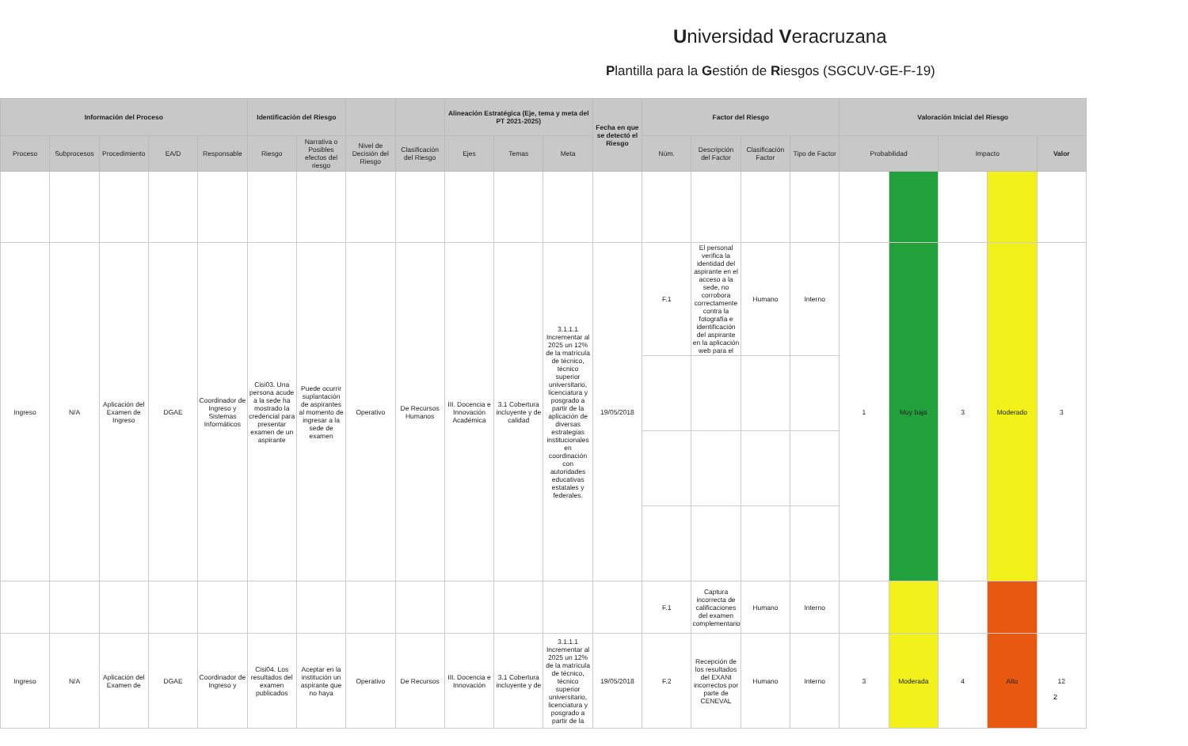Universidad Veracruzana
Plantilla para la Gestión de Riesgos (SGCUV-GE-F-19)
| Información del Proceso | | | | | Identificación del Riesgo | | | | Alineación Estratégica (Eje, tema y meta del PT 2021-2025) | | | Fecha en que se detectó el Riesgo | Factor del Riesgo | | | | Valoración Inicial del Riesgo | | | | |
| --- | --- | --- | --- | --- | --- | --- | --- | --- | --- | --- | --- | --- | --- | --- | --- | --- | --- | --- | --- | --- | --- |
| Proceso | Subprocesos | Procedimiento | EA/D | Responsable | Riesgo | Narrativa o Posibles efectos del riesgo | Nivel de Decisión del Riesgo | Clasificación del Riesgo | Ejes | Temas | Meta | | Núm. | Descripción del Factor | Clasificación Factor | Tipo de Factor | Probabilidad | | Impacto | | Valor |
| Ingreso | N/A | Aplicación del Examen de Ingreso | DGAE | Coordinador de Ingreso y Sistemas Informáticos | Cisi03. Una persona acude a la sede ha mostrado la credencial para presentar examen de un aspirante | Puede ocurrir suplantación de aspirantes al momento de ingresar a la sede de examen | Operativo | De Recursos Humanos | III. Docencia e Innovación Académica | 3.1 Cobertura incluyente y de calidad | 3.1.1.1 Incrementar al 2025 un 12% de la matrícula de técnico, técnico superior universitario, licenciatura y posgrado a partir de la aplicación de diversas estrategias institucionales en coordinación con autoridades educativas estatales y federales. | 19/05/2018 | F.1 | El personal verifica la identidad del aspirante en el acceso a la sede, no corrobora correctamente contra la fotografía e identificación del aspirante en la aplicación web para el | Humano | Interno | 1 | Muy baja | 3 | Moderado | 3 |
| | | | | | | | | | | | | | F.1 | Captura incorrecta de calificaciones del examen complementario | Humano | Interno | | | | | |
| Ingreso | N/A | Aplicación del Examen de | DGAE | Coordinador de Ingreso y | Cisi04. Los resultados del examen publicados | Aceptar en la institución un aspirante que no haya | Operativo | De Recursos | III. Docencia e Innovación | 3.1 Cobertura incluyente y de | 3.1.1.1 Incrementar al 2025 un 12% de la matrícula de técnico, técnico superior universitario, licenciatura y posgrado a partir de la | 19/05/2018 | F.2 | Recepción de los resultados del EXANI incorrectos por parte de CENEVAL | Humano | Interno | 3 | Moderada | 4 | Alto | 12 |
2